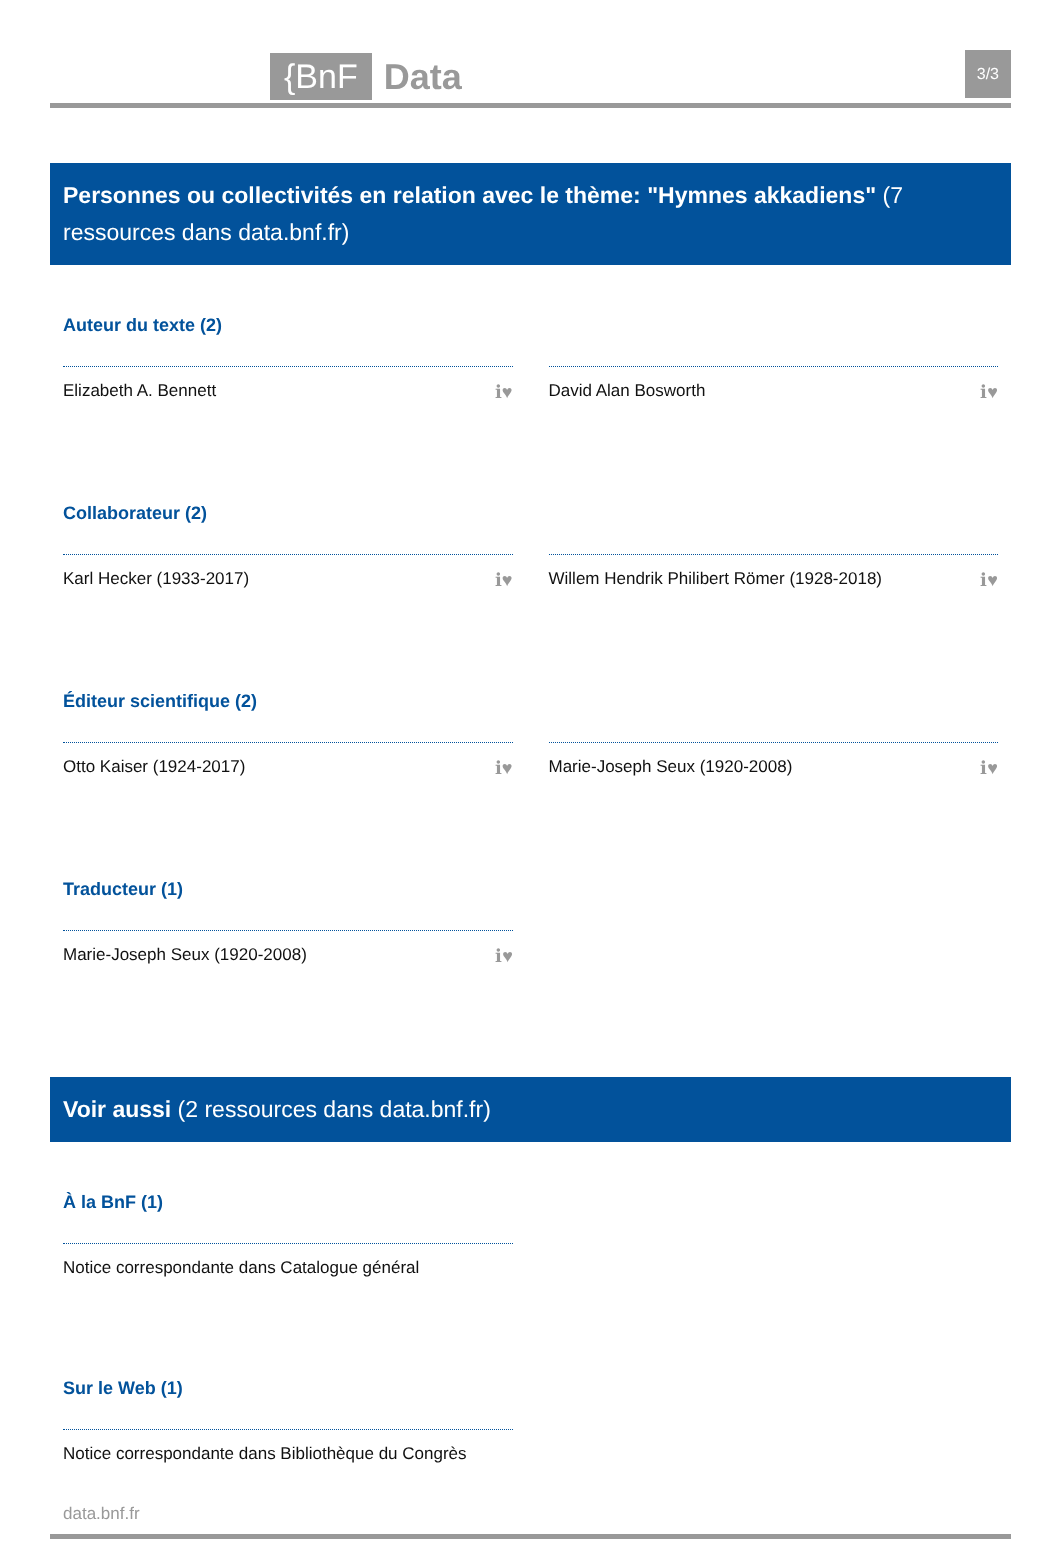{BnF Data 3/3
Personnes ou collectivités en relation avec le thème: "Hymnes akkadiens" (7 ressources dans data.bnf.fr)
Auteur du texte (2)
Elizabeth A. Bennett ℹ♥ David Alan Bosworth ℹ♥
Collaborateur (2)
Karl Hecker (1933-2017) ℹ♥ Willem Hendrik Philibert Römer (1928-2018) ℹ♥
Éditeur scientifique (2)
Otto Kaiser (1924-2017) ℹ♥ Marie-Joseph Seux (1920-2008) ℹ♥
Traducteur (1)
Marie-Joseph Seux (1920-2008) ℹ♥
Voir aussi (2 ressources dans data.bnf.fr)
À la BnF (1)
Notice correspondante dans Catalogue général
Sur le Web (1)
Notice correspondante dans Bibliothèque du Congrès
data.bnf.fr